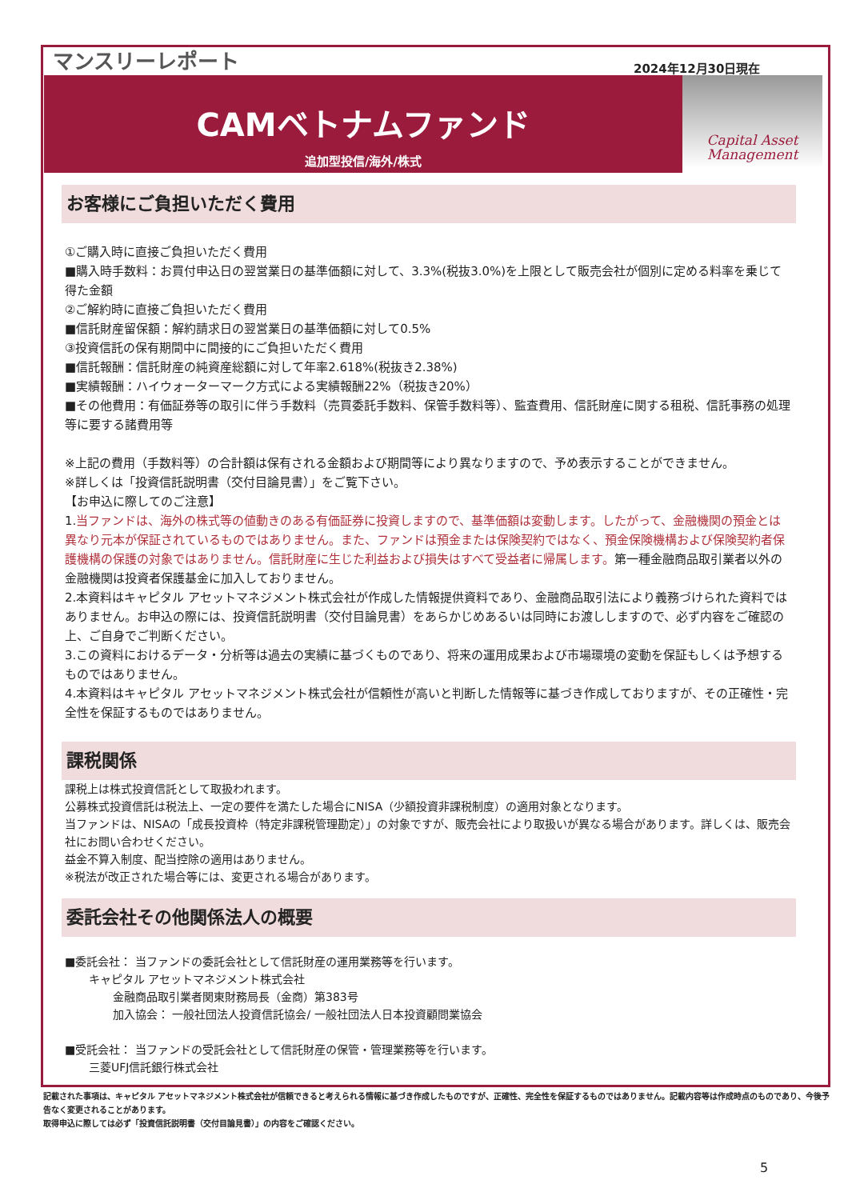マンスリーレポート 2024年12月30日現在
CAMベトナムファンド
追加型投信/海外/株式
Capital Asset
Management
お客様にご負担いただく費用
①ご購入時に直接ご負担いただく費用
■購入時手数料：お買付申込日の翌営業日の基準価額に対して、3.3%(税抜3.0%)を上限として販売会社が個別に定める料率を乗じて得た金額
②ご解約時に直接ご負担いただく費用
■信託財産留保額：解約請求日の翌営業日の基準価額に対して0.5%
③投資信託の保有期間中に間接的にご負担いただく費用
■信託報酬：信託財産の純資産総額に対して年率2.618%(税抜き2.38%)
■実績報酬：ハイウォーターマーク方式による実績報酬22%（税抜き20%）
■その他費用：有価証券等の取引に伴う手数料（売買委託手数料、保管手数料等）、監査費用、信託財産に関する租税、信託事務の処理等に要する諸費用等
※上記の費用（手数料等）の合計額は保有される金額および期間等により異なりますので、予め表示することができません。
※詳しくは「投資信託説明書（交付目論見書）」をご覧下さい。
【お申込に際してのご注意】
1.当ファンドは、海外の株式等の値動きのある有価証券に投資しますので、基準価額は変動します。したがって、金融機関の預金とは異なり元本が保証されているものではありません。また、ファンドは預金または保険契約ではなく、預金保険機構および保険契約者保護機構の保護の対象ではありません。信託財産に生じた利益および損失はすべて受益者に帰属します。第一種金融商品取引業者以外の金融機関は投資者保護基金に加入しておりません。
2.本資料はキャピタル アセットマネジメント株式会社が作成した情報提供資料であり、金融商品取引法により義務づけられた資料ではありません。お申込の際には、投資信託説明書（交付目論見書）をあらかじめあるいは同時にお渡ししますので、必ず内容をご確認の上、ご自身でご判断ください。
3.この資料におけるデータ・分析等は過去の実績に基づくものであり、将来の運用成果および市場環境の変動を保証もしくは予想するものではありません。
4.本資料はキャピタル アセットマネジメント株式会社が信頼性が高いと判断した情報等に基づき作成しておりますが、その正確性・完全性を保証するものではありません。
課税関係
課税上は株式投資信託として取扱われます。
公募株式投資信託は税法上、一定の要件を満たした場合にNISA（少額投資非課税制度）の適用対象となります。
当ファンドは、NISAの「成長投資枠（特定非課税管理勘定）」の対象ですが、販売会社により取扱いが異なる場合があります。詳しくは、販売会社にお問い合わせください。
益金不算入制度、配当控除の適用はありません。
※税法が改正された場合等には、変更される場合があります。
委託会社その他関係法人の概要
■委託会社： 当ファンドの委託会社として信託財産の運用業務等を行います。
キャピタル アセットマネジメント株式会社
金融商品取引業者関東財務局長（金商）第383号
加入協会： 一般社団法人投資信託協会/ 一般社団法人日本投資顧問業協会
■受託会社： 当ファンドの受託会社として信託財産の保管・管理業務等を行います。
三菱UFJ信託銀行株式会社
記載された事項は、キャピタル アセットマネジメント株式会社が信頼できると考えられる情報に基づき作成したものですが、正確性、完全性を保証するものではありません。記載内容等は作成時点のものであり、今後予告なく変更されることがあります。
取得申込に際しては必ず「投資信託説明書（交付目論見書）」の内容をご確認ください。
5